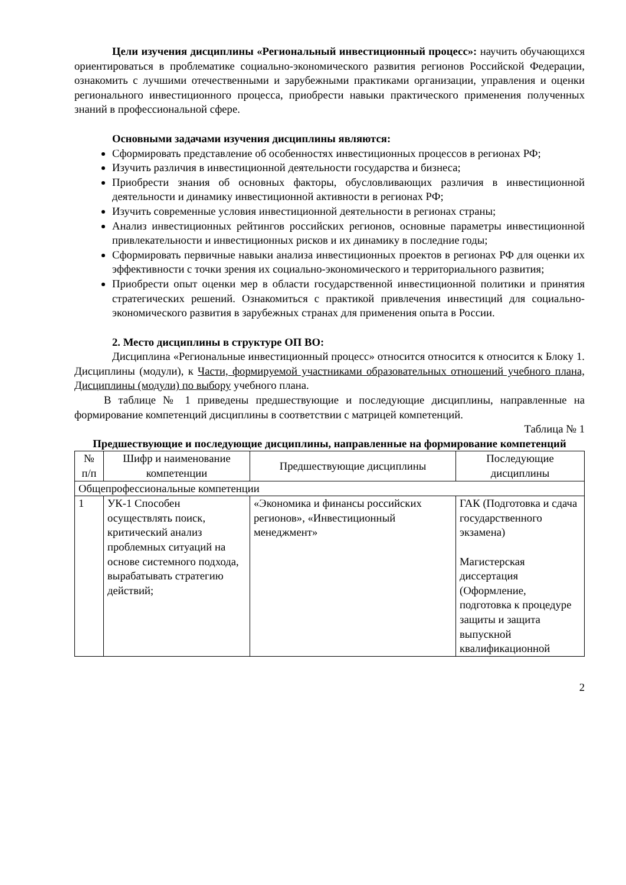Цели изучения дисциплины «Региональный инвестиционный процесс»: научить обучающихся ориентироваться в проблематике социально-экономического развития регионов Российской Федерации, ознакомить с лучшими отечественными и зарубежными практиками организации, управления и оценки регионального инвестиционного процесса, приобрести навыки практического применения полученных знаний в профессиональной сфере.
Основными задачами изучения дисциплины являются:
Сформировать представление об особенностях инвестиционных процессов в регионах РФ;
Изучить различия в инвестиционной деятельности государства и бизнеса;
Приобрести знания об основных факторы, обусловливающих различия в инвестиционной деятельности и динамику инвестиционной активности в регионах РФ;
Изучить современные условия инвестиционной деятельности в регионах страны;
Анализ инвестиционных рейтингов российских регионов, основные параметры инвестиционной привлекательности и инвестиционных рисков и их динамику в последние годы;
Сформировать первичные навыки анализа инвестиционных проектов в регионах РФ для оценки их эффективности с точки зрения их социально-экономического и территориального развития;
Приобрести опыт оценки мер в области государственной инвестиционной политики и принятия стратегических решений. Ознакомиться с практикой привлечения инвестиций для социально-экономического развития в зарубежных странах для применения опыта в России.
2. Место дисциплины в структуре ОП ВО:
Дисциплина «Региональные инвестиционный процесс» относится относится к относится к Блоку 1. Дисциплины (модули), к Части, формируемой участниками образовательных отношений учебного плана, Дисциплины (модули) по выбору учебного плана.
В таблице № 1 приведены предшествующие и последующие дисциплины, направленные на формирование компетенций дисциплины в соответствии с матрицей компетенций.
Таблица № 1
Предшествующие и последующие дисциплины, направленные на формирование компетенций
| № п/п | Шифр и наименование компетенции | Предшествующие дисциплины | Последующие дисциплины |
| --- | --- | --- | --- |
| Общепрофессиональные компетенции | | | |
| 1 | УК-1 Способен осуществлять поиск, критический анализ проблемных ситуаций на основе системного подхода, вырабатывать стратегию действий; | «Экономика и финансы российских регионов», «Инвестиционный менеджмент» | ГАК (Подготовка и сдача государственного экзамена) Магистерская диссертация (Оформление, подготовка к процедуре защиты и защита выпускной квалификационной |
2